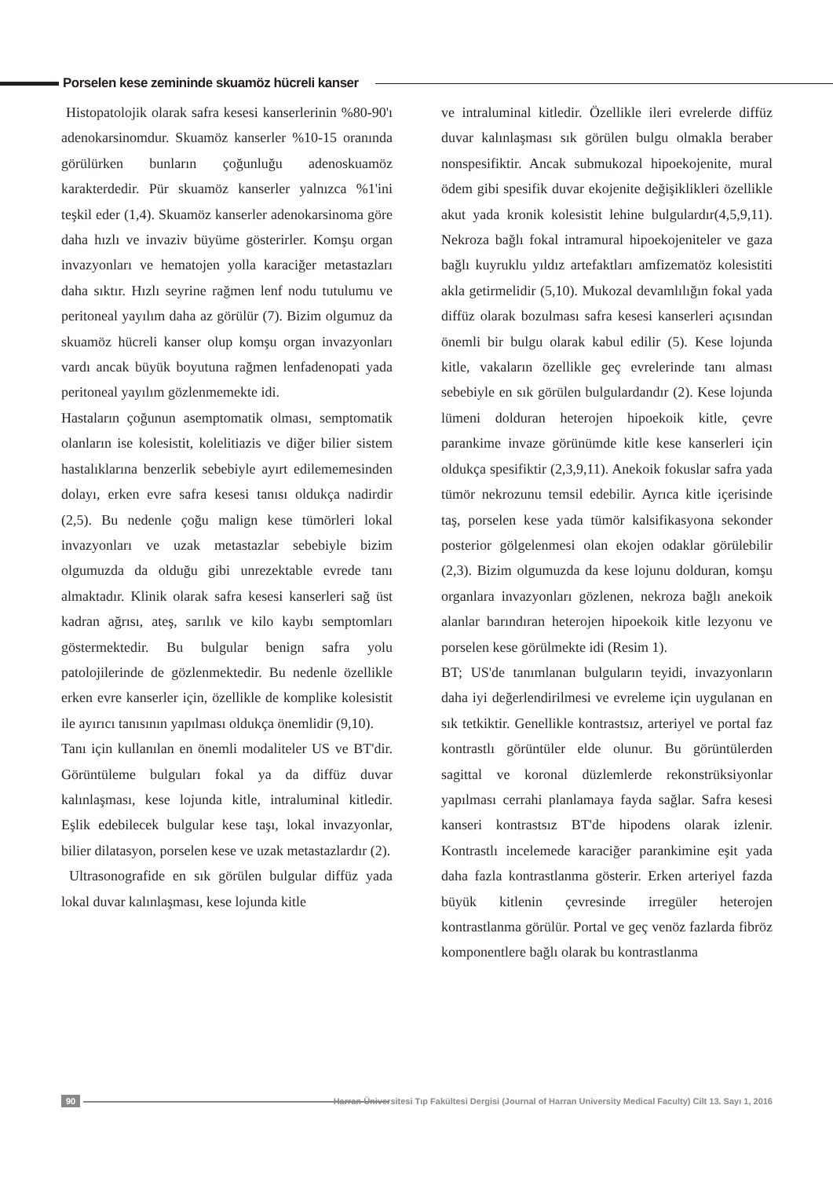Porselen kese zemininde skuamöz hücreli kanser
Histopatolojik olarak safra kesesi kanserlerinin %80-90'ı adenokarsinomdur. Skuamöz kanserler %10-15 oranında görülürken bunların çoğunluğu adenoskuamöz karakterdedir. Pür skuamöz kanserler yalnızca %1'ini teşkil eder (1,4). Skuamöz kanserler adenokarsinoma göre daha hızlı ve invaziv büyüme gösterirler. Komşu organ invazyonları ve hematojen yolla karaciğer metastazları daha sıktır. Hızlı seyrine rağmen lenf nodu tutulumu ve peritoneal yayılım daha az görülür (7). Bizim olgumuz da skuamöz hücreli kanser olup komşu organ invazyonları vardı ancak büyük boyutuna rağmen lenfadenopati yada peritoneal yayılım gözlenmemekte idi.
Hastaların çoğunun asemptomatik olması, semptomatik olanların ise kolesistit, kolelitiazis ve diğer bilier sistem hastalıklarına benzerlik sebebiyle ayırt edilememesinden dolayı, erken evre safra kesesi tanısı oldukça nadirdir (2,5). Bu nedenle çoğu malign kese tümörleri lokal invazyonları ve uzak metastazlar sebebiyle bizim olgumuzda da olduğu gibi unrezektable evrede tanı almaktadır. Klinik olarak safra kesesi kanserleri sağ üst kadran ağrısı, ateş, sarılık ve kilo kaybı semptomları göstermektedir. Bu bulgular benign safra yolu patolojilerinde de gözlenmektedir. Bu nedenle özellikle erken evre kanserler için, özellikle de komplike kolesistit ile ayırıcı tanısının yapılması oldukça önemlidir (9,10).
Tanı için kullanılan en önemli modaliteler US ve BT'dir. Görüntüleme bulguları fokal ya da diffüz duvar kalınlaşması, kese lojunda kitle, intraluminal kitledir. Eşlik edebilecek bulgular kese taşı, lokal invazyonlar, bilier dilatasyon, porselen kese ve uzak metastazlardır (2).
Ultrasonografide en sık görülen bulgular diffüz yada lokal duvar kalınlaşması, kese lojunda kitle
ve intraluminal kitledir. Özellikle ileri evrelerde diffüz duvar kalınlaşması sık görülen bulgu olmakla beraber nonspesifiktir. Ancak submukozal hipoekojenite, mural ödem gibi spesifik duvar ekojenite değişiklikleri özellikle akut yada kronik kolesistit lehine bulgulardır(4,5,9,11). Nekroza bağlı fokal intramural hipoekojeniteler ve gaza bağlı kuyruklu yıldız artefaktları amfizematöz kolesistiti akla getirmelidir (5,10). Mukozal devamlılığın fokal yada diffüz olarak bozulması safra kesesi kanserleri açısından önemli bir bulgu olarak kabul edilir (5). Kese lojunda kitle, vakaların özellikle geç evrelerinde tanı alması sebebiyle en sık görülen bulgulardandır (2). Kese lojunda lümeni dolduran heterojen hipoekoik kitle, çevre parankime invaze görünümde kitle kese kanserleri için oldukça spesifiktir (2,3,9,11). Anekoik fokuslar safra yada tümör nekrozunu temsil edebilir. Ayrıca kitle içerisinde taş, porselen kese yada tümör kalsifikasyona sekonder posterior gölgelenmesi olan ekojen odaklar görülebilir (2,3). Bizim olgumuzda da kese lojunu dolduran, komşu organlara invazyonları gözlenen, nekroza bağlı anekoik alanlar barındıran heterojen hipoekoik kitle lezyonu ve porselen kese görülmekte idi (Resim 1).
BT; US'de tanımlanan bulguların teyidi, invazyonların daha iyi değerlendirilmesi ve evreleme için uygulanan en sık tetkiktir. Genellikle kontrastsız, arteriyel ve portal faz kontrastlı görüntüler elde olunur. Bu görüntülerden sagittal ve koronal düzlemlerde rekonstrüksiyonlar yapılması cerrahi planlamaya fayda sağlar. Safra kesesi kanseri kontrastsız BT'de hipodens olarak izlenir. Kontrastlı incelemede karaciğer parankimine eşit yada daha fazla kontrastlanma gösterir. Erken arteriyel fazda büyük kitlenin çevresinde irregüler heterojen kontrastlanma görülür. Portal ve geç venöz fazlarda fibröz komponentlere bağlı olarak bu kontrastlanma
90
Harran Üniversitesi Tıp Fakültesi Dergisi (Journal of Harran University Medical Faculty) Cilt 13. Sayı 1, 2016